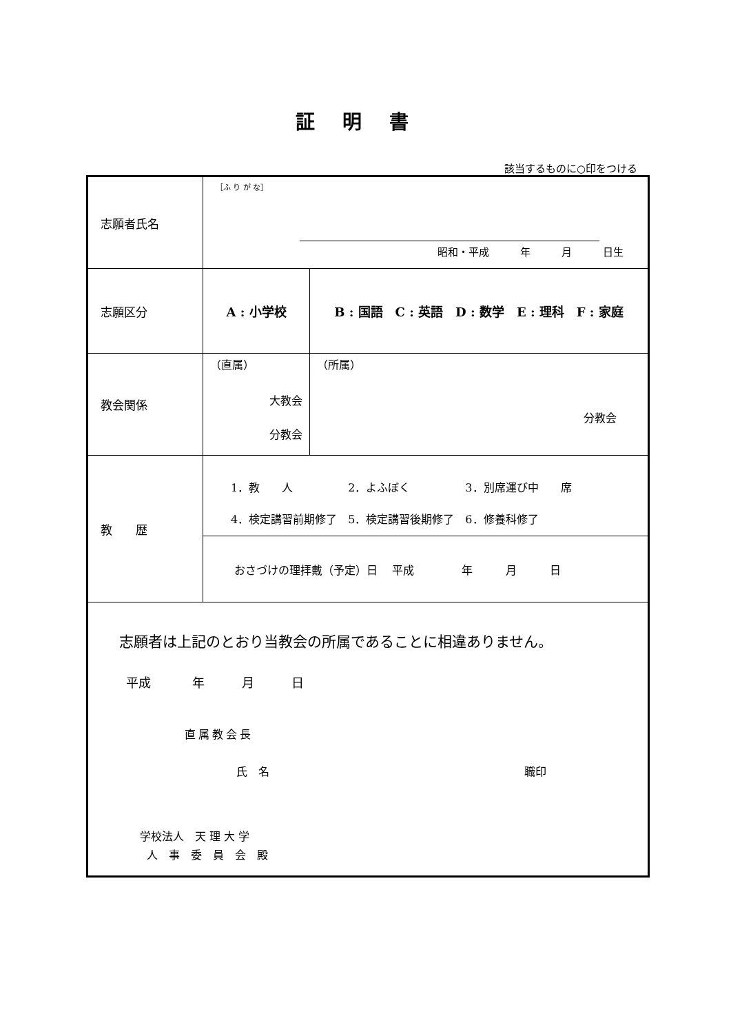証明書
該当するものに○印をつける
| 志願者氏名 | ［ふ り が な］ 昭和・平成 年 月 日生 | | |
| 志願区分 | A : 小学校 | B : 国語 C : 英語 D : 数学 E : 理科 F : 家庭 | |
| 教会関係 | （直属） 大教会 分教会 | | （所属） 分教会 |
| 教 歴 | 1．教 人 2．よふぼく 3．別席運び中 席 4．検定講習前期修了 5．検定講習後期修了 6．修養科修了 | | |
| | おさづけの理拝戴（予定）日 平成 年 月 日 | | |
| 志願者は上記のとおり当教会の所属であることに相違ありません。 平成 年 月 日 直属教会長 氏 名 職印 学校法人 天 理 大 学 人 事 委 員 会 殿 | | | |